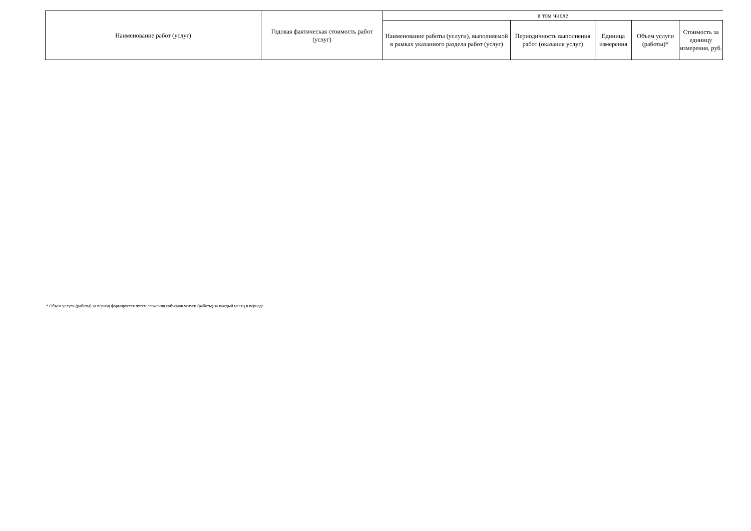| Наименование работ (услуг) | Годовая фактическая стоимость работ (услуг) | в том числе | | | | |
| --- | --- | --- | --- | --- | --- | --- |
| | | Наименование работы (услуги), выполняемой в рамках указанного раздела работ (услуг) | Периодичность выполнения работ (оказания услуг) | Единица измерения | Объем услуги (работы)* | Стоимость за единицу измерения, руб. |
* Объем услуги (работы) за период формируется путем сложения собъемов услуги (работы) за каждый месяц в периоде.